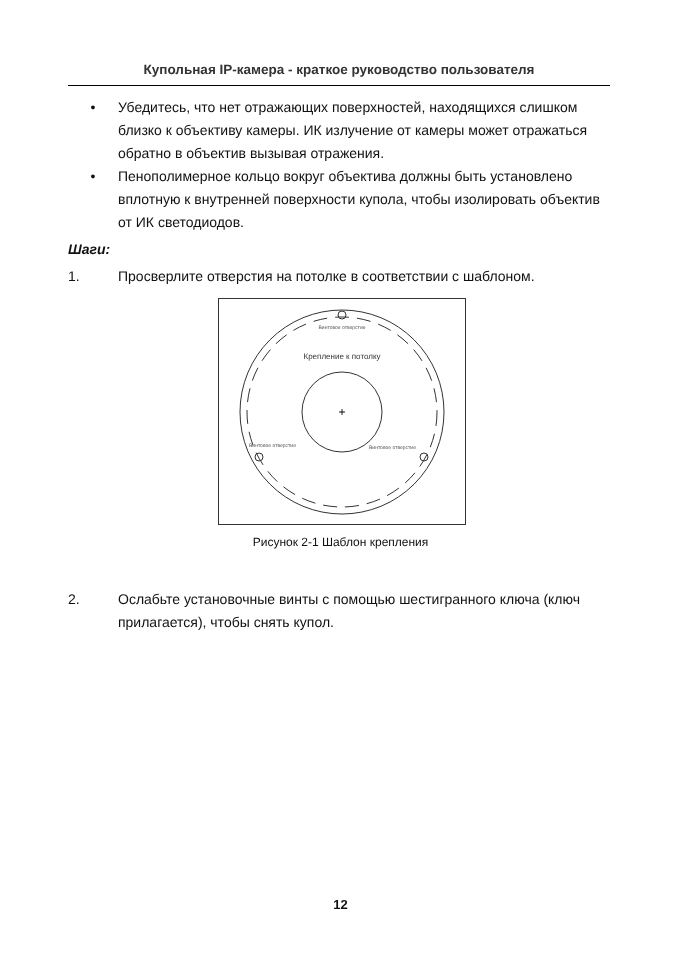Купольная IP-камера - краткое руководство пользователя
• Убедитесь, что нет отражающих поверхностей, находящихся слишком близко к объективу камеры. ИК излучение от камеры может отражаться обратно в объектив вызывая отражения.
• Пенополимерное кольцо вокруг объектива должны быть установлено вплотную к внутренней поверхности купола, чтобы изолировать объектив от ИК светодиодов.
Шаги:
1. Просверлите отверстия на потолке в соответствии с шаблоном.
+
Крепление к потолку
Винтовое отверстие
Винтовое отверстие
Винтовое отверстие
Рисунок 2-1 Шаблон крепления
2. Ослабьте установочные винты с помощью шестигранного ключа (ключ прилагается), чтобы снять купол.
12